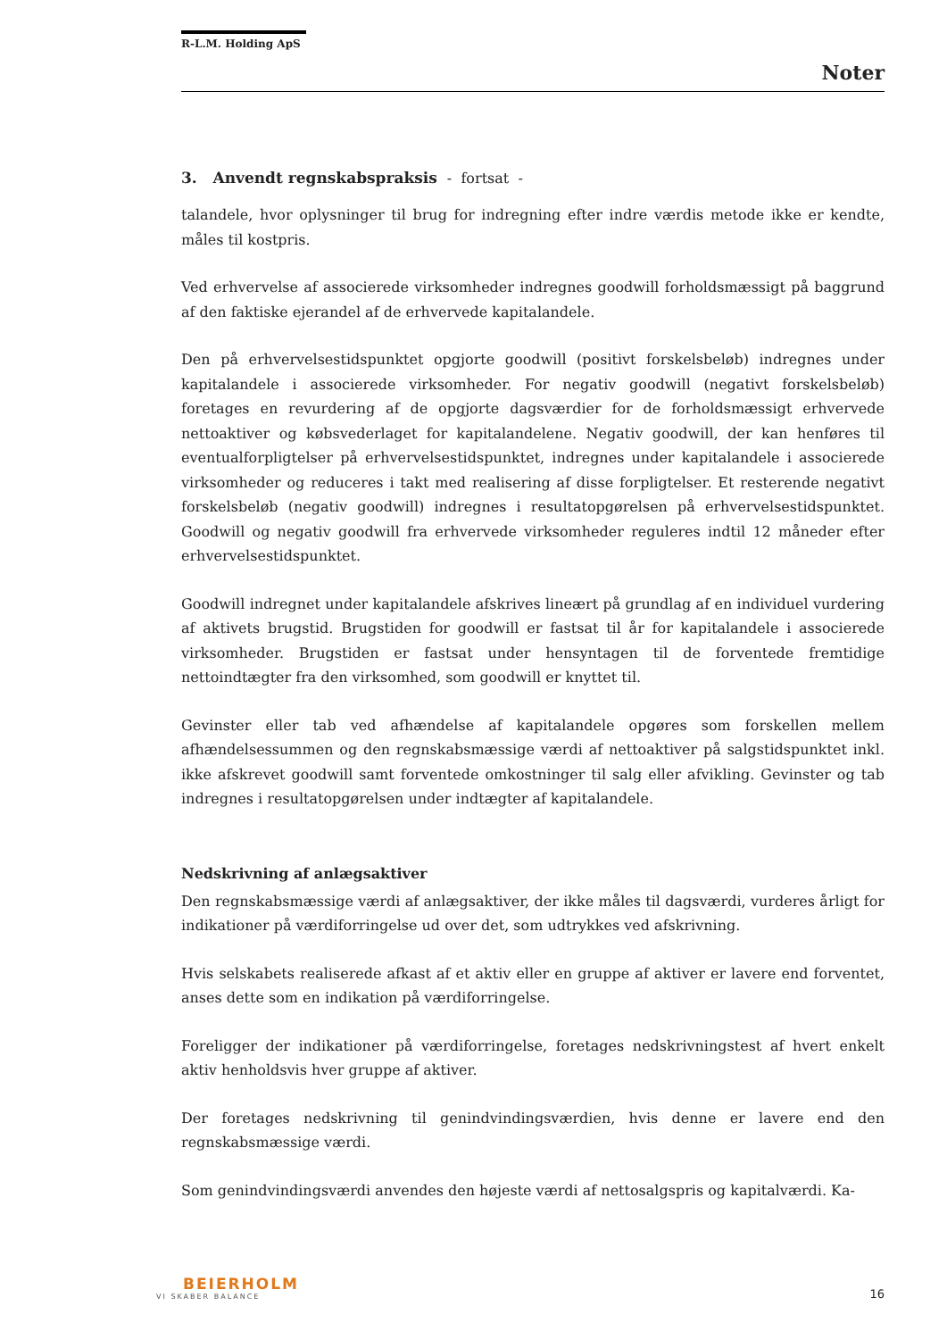R-L.M. Holding ApS
Noter
3. Anvendt regnskabspraksis - fortsat -
talandele, hvor oplysninger til brug for indregning efter indre værdis metode ikke er kendte, måles til kostpris.
Ved erhvervelse af associerede virksomheder indregnes goodwill forholdsmæssigt på baggrund af den faktiske ejerandel af de erhvervede kapitalandele.
Den på erhvervelsestidspunktet opgjorte goodwill (positivt forskelsbeløb) indregnes under kapitalandele i associerede virksomheder. For negativ goodwill (negativt forskelsbeløb) foretages en revurdering af de opgjorte dagsværdier for de forholdsmæssigt erhvervede nettoaktiver og købsvederlaget for kapitalandelene. Negativ goodwill, der kan henføres til eventualforpligtelser på erhvervelsestidspunktet, indregnes under kapitalandele i associerede virksomheder og reduceres i takt med realisering af disse forpligtelser. Et resterende negativt forskelsbeløb (negativ goodwill) indregnes i resultatopgørelsen på erhvervelsestidspunktet. Goodwill og negativ goodwill fra erhvervede virksomheder reguleres indtil 12 måneder efter erhvervelsestidspunktet.
Goodwill indregnet under kapitalandele afskrives lineært på grundlag af en individuel vurdering af aktivets brugstid. Brugstiden for goodwill er fastsat til år for kapitalandele i associerede virksomheder. Brugstiden er fastsat under hensyntagen til de forventede fremtidige nettoindtægter fra den virksomhed, som goodwill er knyttet til.
Gevinster eller tab ved afhændelse af kapitalandele opgøres som forskellen mellem afhændelsessummen og den regnskabsmæssige værdi af nettoaktiver på salgstidspunktet inkl. ikke afskrevet goodwill samt forventede omkostninger til salg eller afvikling. Gevinster og tab indregnes i resultatopgørelsen under indtægter af kapitalandele.
Nedskrivning af anlægsaktiver
Den regnskabsmæssige værdi af anlægsaktiver, der ikke måles til dagsværdi, vurderes årligt for indikationer på værdiforringelse ud over det, som udtrykkes ved afskrivning.
Hvis selskabets realiserede afkast af et aktiv eller en gruppe af aktiver er lavere end forventet, anses dette som en indikation på værdiforringelse.
Foreligger der indikationer på værdiforringelse, foretages nedskrivningstest af hvert enkelt aktiv henholdsvis hver gruppe af aktiver.
Der foretages nedskrivning til genindvindingsværdien, hvis denne er lavere end den regnskabsmæssige værdi.
Som genindvindingsværdi anvendes den højeste værdi af nettosalgspris og kapitalværdi. Ka-
BEIERHOLM
VI SKABER BALANCE
16